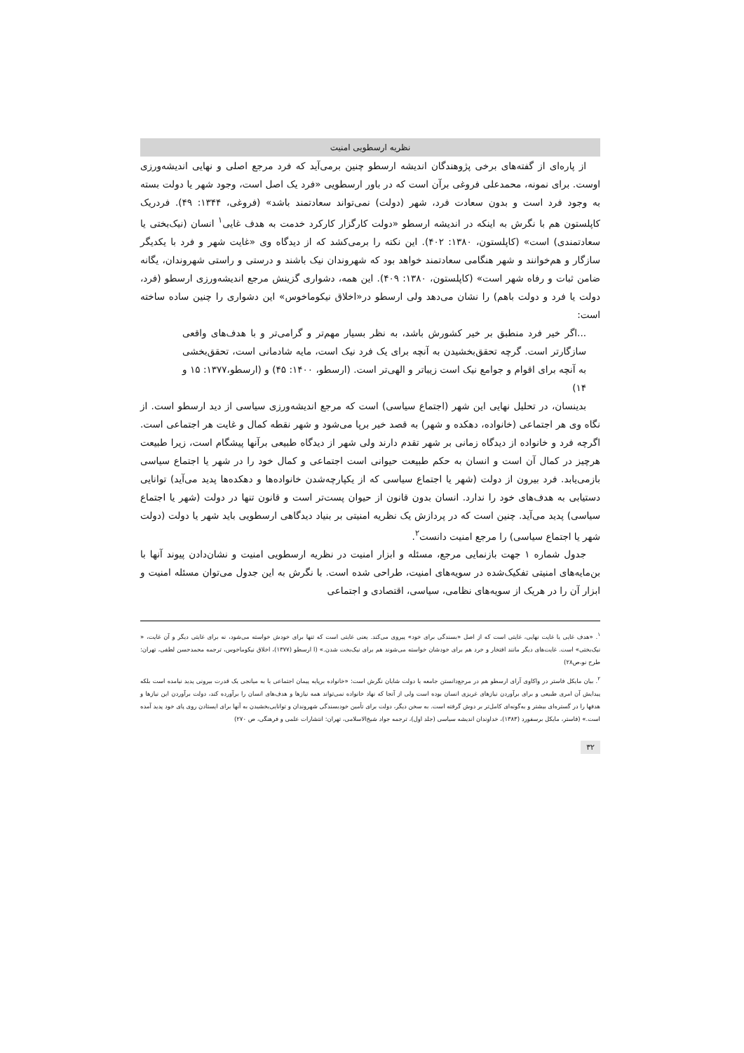نظریه ارسطویی امنیت
از پاره‌ای از گفته‌های برخی پژوهندگان اندیشه ارسطو چنین برمی‌آید که فرد مرجع اصلی و نهایی اندیشه‌ورزی اوست. برای نمونه، محمدعلی فروغی برآن است که در باور ارسطویی «فرد یک اصل است، وجود شهر یا دولت بسته به وجود فرد است و بدون سعادت فرد، شهر (دولت) نمی‌تواند سعادتمند باشد» (فروغی، ۱۳۴۴: ۴۹). فردریک کاپلستون هم با نگرش به اینکه در اندیشه ارسطو «دولت کارگزار کارکرد خدمت به هدف غایی<sup>۱</sup> انسان (نیک‌بختی یا سعادتمندی) است» (کاپلستون، ۱۳۸۰: ۴۰۲). این نکته را برمی‌کشد که از دیدگاه وی «غایت شهر و فرد با یکدیگر سازگار و هم‌خوانند و شهر هنگامی سعادتمند خواهد بود که شهروندان نیک باشند و درستی و راستی شهروندان، یگانه ضامن ثبات و رفاه شهر است» (کاپلستون، ۱۳۸۰: ۴۰۹). این همه، دشواری گزینش مرجع اندیشه‌ورزی ارسطو (فرد، دولت یا فرد و دولت باهم) را نشان می‌دهد ولی ارسطو در«اخلاق نیکوماخوس» این دشواری را چنین ساده ساخته است:
...اگر خیر فرد منطبق بر خیر کشورش باشد، به نظر بسیار مهم‌تر و گرامی‌تر و با هدف‌های واقعی سازگارتر است. گرچه تحقق‌بخشیدن به آنچه برای یک فرد نیک است، مایه شادمانی است، تحقق‌بخشی به آنچه برای اقوام و جوامع نیک است زیباتر و الهی‌تر است. (ارسطو، ۱۴۰۰: ۴۵) و (ارسطو،۱۳۷۷: ۱۵ و ۱۴)
بدینسان، در تحلیل نهایی این شهر (اجتماع سیاسی) است که مرجع اندیشه‌ورزی سیاسی از دید ارسطو است. از نگاه وی هر اجتماعی (خانواده، دهکده و شهر) به قصد خیر برپا می‌شود و شهر نقطه کمال و غایت هر اجتماعی است. اگرچه فرد و خانواده از دیدگاه زمانی بر شهر تقدم دارند ولی شهر از دیدگاه طبیعی برآنها پیشگام است، زیرا طبیعت هرچیز در کمال آن است و انسان به حکم طبیعت حیوانی است اجتماعی و کمال خود را در شهر یا اجتماع سیاسی بازمی‌یابد. فرد بیرون از دولت (شهر یا اجتماع سیاسی که از یکپارچه‌شدن خانواده‌ها و دهکده‌ها پدید می‌آید) توانایی دستیابی به هدف‌های خود را ندارد. انسان بدون قانون از حیوان پست‌تر است و قانون تنها در دولت (شهر یا اجتماع سیاسی) پدید می‌آید. چنین است که در پردازش یک نظریه امنیتی بر بنیاد دیدگاهی ارسطویی باید شهر یا دولت (دولت شهر یا اجتماع سیاسی) را مرجع امنیت دانست<sup>۲</sup>.
جدول شماره ۱ جهت بازنمایی مرجع، مسئله و ابزار امنیت در نظریه ارسطویی امنیت و نشان‌دادن پیوند آنها با بن‌مایه‌های امنیتی تفکیک‌شده در سویه‌های امنیت، طراحی شده است. با نگرش به این جدول می‌توان مسئله امنیت و ابزار آن را در هریک از سویه‌های نظامی، سیاسی، اقتصادی و اجتماعی
<sup>۱</sup>. «هدف غایی یا غایت نهایی، غایتی است که از اصل «بسندگی برای خود» پیروی می‌کند. یعنی غایتی است که تنها برای خودش خواسته می‌شود، نه برای غایتی دیگر و آن غایت، « نیک‌بختی» است. غایت‌های دیگر مانند افتخار و خرد هم برای خودشان خواسته می‌شوند هم برای نیک‌بخت شدن.» (ا ارسطو (۱۳۷۷)، اخلاق نیکوماخوس، ترجمه محمدحسن لطفی، تهران: طرح نو،ص۲۸)
<sup>۲</sup>. بیان مایکل فاستر در واکاوی آرای ارسطو هم در مرجع‌دانستن جامعه یا دولت شایان نگرش است: «خانواده برپایه پیمان اجتماعی یا به میانجی یک قدرت بیرونی پدید نیامده است بلکه پیدایش آن امری طبیعی و برای برآوردن نیازهای غریزی انسان بوده است ولی از آنجا که نهاد خانواده نمی‌تواند همه نیازها و هدف‌های انسان را برآورده کند، دولت برآوردن این نیازها و هدفها را در گستره‌ای بیشتر و به‌گونه‌ای کامل‌تر بر دوش گرفته است. به سخن دیگر، دولت برای تأمین خودبسندگی شهروندان و توانایی‌بخشیدن به آنها برای ایستادن روی پای خود پدید آمده است.» (فاستر، مایکل برسفورد (۱۳۸۳)، خداوندان اندیشه سیاسی (جلد اول)، ترجمه جواد شیخ‌الاسلامی، تهران: انتشارات علمی و فرهنگی، ص ۲۷۰)
۳۲